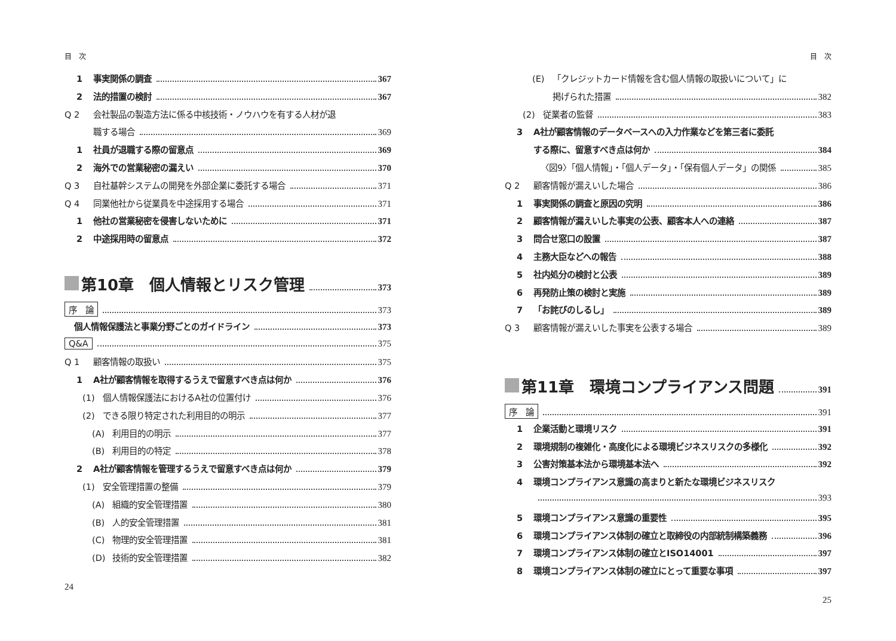目　次
1 事実関係の調査 367
2 法的措置の検討 367
Q 2 会社製品の製造方法に係る中核技術・ノウハウを有する人材が退
職する場合 369
1 社員が退職する際の留意点 369
2 海外での営業秘密の漏えい 370
Q 3 自社基幹システムの開発を外部企業に委託する場合 371
Q 4 同業他社から従業員を中途採用する場合 371
1 他社の営業秘密を侵害しないために 371
2 中途採用時の留意点 372
第10章　個人情報とリスク管理 373
序　論 373
個人情報保護法と事業分野ごとのガイドライン 373
Q&A 375
Q 1 顧客情報の取扱い 375
1 A社が顧客情報を取得するうえで留意すべき点は何か 376
(1) 個人情報保護法におけるA社の位置付け 376
(2) できる限り特定された利用目的の明示 377
(A) 利用目的の明示 377
(B) 利用目的の特定 378
2 A社が顧客情報を管理するうえで留意すべき点は何か 379
(1) 安全管理措置の整備 379
(A) 組織的安全管理措置 380
(B) 人的安全管理措置 381
(C) 物理的安全管理措置 381
(D) 技術的安全管理措置 382
24
目　次
(E) 「クレジットカード情報を含む個人情報の取扱いについて」に
掲げられた措置 382
(2) 従業者の監督 383
3 A社が顧客情報のデータベースへの入力作業などを第三者に委託
する際に、留意すべき点は何か 384
〈図9〉「個人情報」・「個人データ」・「保有個人データ」の関係 385
Q 2 顧客情報が漏えいした場合 386
1 事実関係の調査と原因の究明 386
2 顧客情報が漏えいした事実の公表、顧客本人への連絡 387
3 問合せ窓口の設置 387
4 主務大臣などへの報告 388
5 社内処分の検討と公表 389
6 再発防止策の検討と実施 389
7 「お詫びのしるし」 389
Q 3 顧客情報が漏えいした事実を公表する場合 389
第11章　環境コンプライアンス問題 391
序　論 391
1 企業活動と環境リスク 391
2 環境規制の複雑化・高度化による環境ビジネスリスクの多様化 392
3 公害対策基本法から環境基本法へ 392
4 環境コンプライアンス意識の高まりと新たな環境ビジネスリスク
393
5 環境コンプライアンス意識の重要性 395
6 環境コンプライアンス体制の確立と取締役の内部統制構築義務 396
7 環境コンプライアンス体制の確立とISO14001 397
8 環境コンプライアンス体制の確立にとって重要な事項 397
25